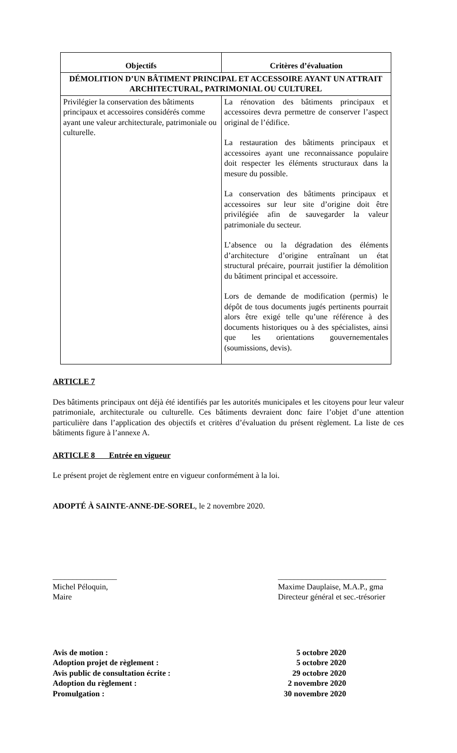| Objectifs | Critères d’évaluation |
| --- | --- |
| DÉMOLITION D’UN BÂTIMENT PRINCIPAL ET ACCESSOIRE AYANT UN ATTRAIT ARCHITECTURAL, PATRIMONIAL OU CULTUREL | |
| Privilégier la conservation des bâtiments principaux et accessoires considérés comme ayant une valeur architecturale, patrimoniale ou culturelle. | La rénovation des bâtiments principaux et accessoires devra permettre de conserver l’aspect original de l’édifice. La restauration des bâtiments principaux et accessoires ayant une reconnaissance populaire doit respecter les éléments structuraux dans la mesure du possible. La conservation des bâtiments principaux et accessoires sur leur site d’origine doit être privilégiée afin de sauvegarder la valeur patrimoniale du secteur. L’absence ou la dégradation des éléments d’architecture d’origine entraînant un état structural précaire, pourrait justifier la démolition du bâtiment principal et accessoire. Lors de demande de modification (permis) le dépôt de tous documents jugés pertinents pourrait alors être exigé telle qu’une référence à des documents historiques ou à des spécialistes, ainsi que les orientations gouvernementales (soumissions, devis). |
ARTICLE 7
Des bâtiments principaux ont déjà été identifiés par les autorités municipales et les citoyens pour leur valeur patrimoniale, architecturale ou culturelle. Ces bâtiments devraient donc faire l’objet d’une attention particulière dans l’application des objectifs et critères d’évaluation du présent règlement. La liste de ces bâtiments figure à l’annexe A.
ARTICLE 8 Entrée en vigueur
Le présent projet de règlement entre en vigueur conformément à la loi.
ADOPTÉ À SAINTE-ANNE-DE-SOREL, le 2 novembre 2020.
________________
Michel Péloquin,
Maire
___________________________
Maxime Dauplaise, M.A.P., gma
Directeur général et sec.-trésorier
| Avis de motion : | 5 octobre 2020 |
| Adoption projet de règlement : | 5 octobre 2020 |
| Avis public de consultation écrite : | 29 octobre 2020 |
| Adoption du règlement : | 2 novembre 2020 |
| Promulgation : | 30 novembre 2020 |